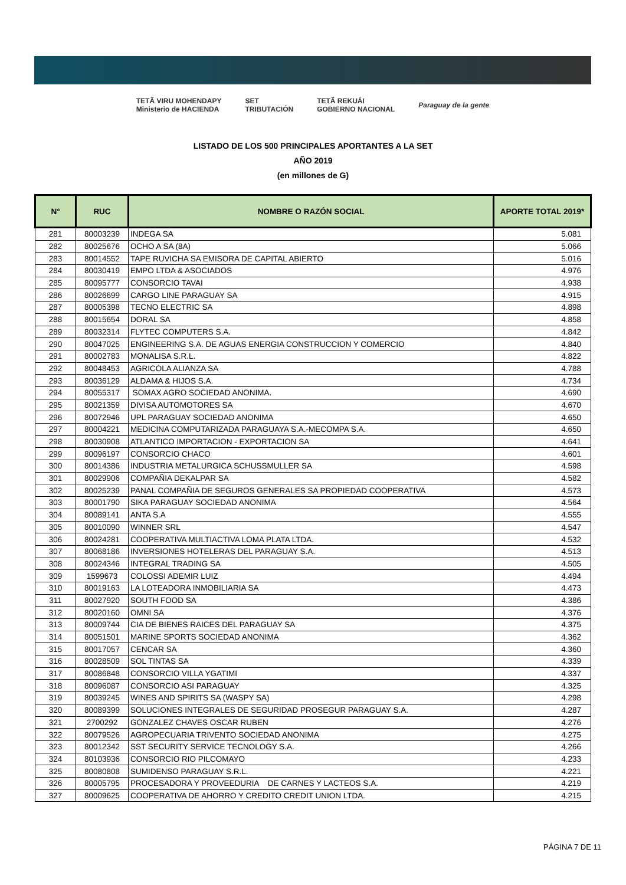TETÃ VIRU MOHENDAPY
Ministerio de HACIENDA SET
TRIBUTACIÓN TETÃ REKUÁI
GOBIERNO NACIONAL Paraguay de la gente
LISTADO DE LOS 500 PRINCIPALES APORTANTES A LA SET
AÑO 2019
(en millones de G)
| N° | RUC | NOMBRE O RAZÓN SOCIAL | APORTE TOTAL 2019* |
| --- | --- | --- | --- |
| 281 | 80003239 | INDEGA SA | 5.081 |
| 282 | 80025676 | OCHO A SA (8A) | 5.066 |
| 283 | 80014552 | TAPE RUVICHA SA EMISORA DE CAPITAL ABIERTO | 5.016 |
| 284 | 80030419 | EMPO LTDA & ASOCIADOS | 4.976 |
| 285 | 80095777 | CONSORCIO TAVAI | 4.938 |
| 286 | 80026699 | CARGO LINE PARAGUAY SA | 4.915 |
| 287 | 80005398 | TECNO ELECTRIC SA | 4.898 |
| 288 | 80015654 | DORAL SA | 4.858 |
| 289 | 80032314 | FLYTEC COMPUTERS S.A. | 4.842 |
| 290 | 80047025 | ENGINEERING S.A. DE AGUAS ENERGIA CONSTRUCCION Y COMERCIO | 4.840 |
| 291 | 80002783 | MONALISA S.R.L. | 4.822 |
| 292 | 80048453 | AGRICOLA ALIANZA SA | 4.788 |
| 293 | 80036129 | ALDAMA & HIJOS S.A. | 4.734 |
| 294 | 80055317 | SOMAX AGRO SOCIEDAD ANONIMA. | 4.690 |
| 295 | 80021359 | DIVISA AUTOMOTORES SA | 4.670 |
| 296 | 80072946 | UPL PARAGUAY SOCIEDAD ANONIMA | 4.650 |
| 297 | 80004221 | MEDICINA COMPUTARIZADA PARAGUAYA S.A.-MECOMPA S.A. | 4.650 |
| 298 | 80030908 | ATLANTICO IMPORTACION - EXPORTACION SA | 4.641 |
| 299 | 80096197 | CONSORCIO CHACO | 4.601 |
| 300 | 80014386 | INDUSTRIA METALURGICA SCHUSSMULLER SA | 4.598 |
| 301 | 80029906 | COMPAÑIA DEKALPAR SA | 4.582 |
| 302 | 80025239 | PANAL COMPAÑIA DE SEGUROS GENERALES SA PROPIEDAD COOPERATIVA | 4.573 |
| 303 | 80001790 | SIKA PARAGUAY SOCIEDAD ANONIMA | 4.564 |
| 304 | 80089141 | ANTA S.A | 4.555 |
| 305 | 80010090 | WINNER SRL | 4.547 |
| 306 | 80024281 | COOPERATIVA MULTIACTIVA LOMA PLATA LTDA. | 4.532 |
| 307 | 80068186 | INVERSIONES HOTELERAS DEL PARAGUAY S.A. | 4.513 |
| 308 | 80024346 | INTEGRAL TRADING SA | 4.505 |
| 309 | 1599673 | COLOSSI ADEMIR LUIZ | 4.494 |
| 310 | 80019163 | LA LOTEADORA INMOBILIARIA SA | 4.473 |
| 311 | 80027920 | SOUTH FOOD SA | 4.386 |
| 312 | 80020160 | OMNI SA | 4.376 |
| 313 | 80009744 | CIA DE BIENES RAICES DEL PARAGUAY SA | 4.375 |
| 314 | 80051501 | MARINE SPORTS SOCIEDAD ANONIMA | 4.362 |
| 315 | 80017057 | CENCAR SA | 4.360 |
| 316 | 80028509 | SOL TINTAS SA | 4.339 |
| 317 | 80086848 | CONSORCIO VILLA YGATIMI | 4.337 |
| 318 | 80096087 | CONSORCIO ASI PARAGUAY | 4.325 |
| 319 | 80039245 | WINES AND SPIRITS SA (WASPY SA) | 4.298 |
| 320 | 80089399 | SOLUCIONES INTEGRALES DE SEGURIDAD PROSEGUR PARAGUAY S.A. | 4.287 |
| 321 | 2700292 | GONZALEZ CHAVES OSCAR RUBEN | 4.276 |
| 322 | 80079526 | AGROPECUARIA TRIVENTO SOCIEDAD ANONIMA | 4.275 |
| 323 | 80012342 | SST SECURITY SERVICE TECNOLOGY S.A. | 4.266 |
| 324 | 80103936 | CONSORCIO RIO PILCOMAYO | 4.233 |
| 325 | 80080808 | SUMIDENSO PARAGUAY S.R.L. | 4.221 |
| 326 | 80005795 | PROCESADORA Y PROVEEDURIA DE CARNES Y LACTEOS S.A. | 4.219 |
| 327 | 80009625 | COOPERATIVA DE AHORRO Y CREDITO CREDIT UNION LTDA. | 4.215 |
PÁGINA 7 DE 11